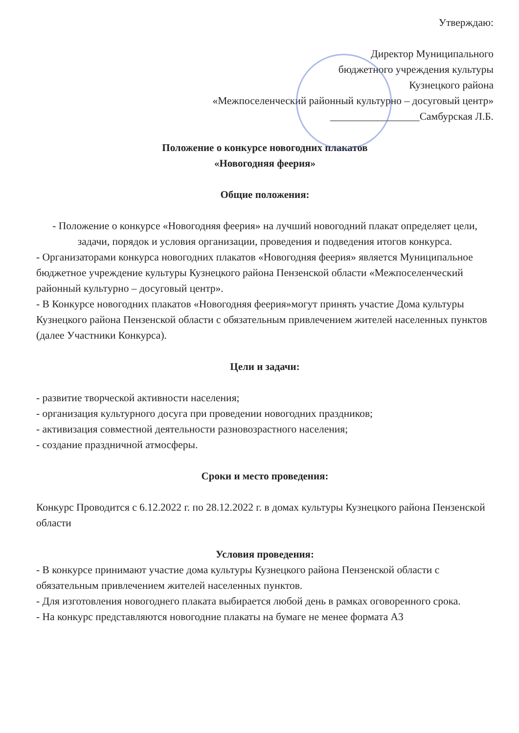Утверждаю:
Директор Муниципального
бюджетного учреждения культуры
Кузнецкого района
«Межпоселенческий районный культурно – досуговый центр»
_________________Самбурская Л.Б.
Положение о конкурсе новогодних плакатов
«Новогодняя феерия»
Общие положения:
- Положение о конкурсе «Новогодняя феерия» на лучший новогодний плакат определяет цели, задачи, порядок и условия организации, проведения и подведения итогов конкурса.
- Организаторами конкурса новогодних плакатов «Новогодняя феерия» является Муниципальное бюджетное учреждение культуры Кузнецкого района Пензенской области «Межпоселенческий районный культурно – досуговый центр».
- В Конкурсе новогодних плакатов «Новогодняя феерия»могут принять участие Дома культуры Кузнецкого района Пензенской области с обязательным привлечением жителей населенных пунктов (далее Участники Конкурса).
Цели и задачи:
- развитие творческой активности населения;
- организация культурного досуга при проведении новогодних праздников;
- активизация совместной деятельности разновозрастного населения;
- создание праздничной атмосферы.
Сроки и место проведения:
Конкурс Проводится с 6.12.2022 г. по 28.12.2022 г. в домах культуры Кузнецкого района Пензенской области
Условия проведения:
- В конкурсе принимают участие дома культуры Кузнецкого района Пензенской области с обязательным привлечением жителей населенных пунктов.
- Для изготовления новогоднего плаката выбирается любой день в рамках оговоренного срока.
- На конкурс представляются новогодние плакаты на бумаге не менее формата А3